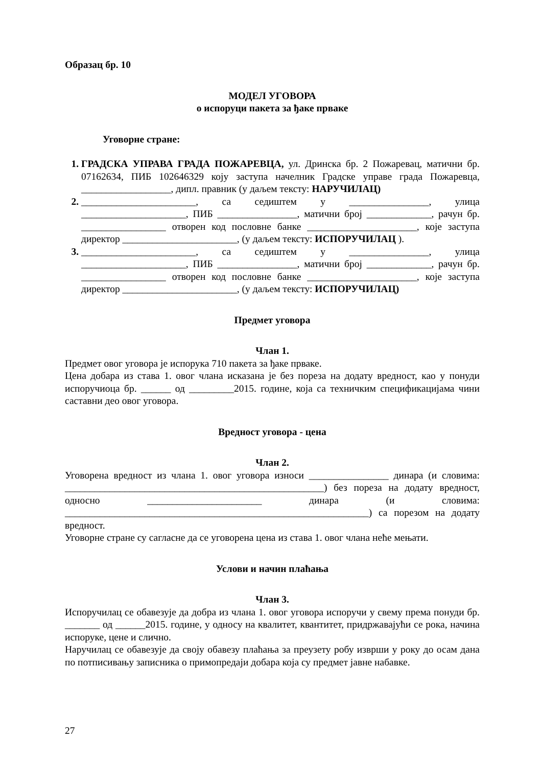Образац бр. 10
МОДЕЛ УГОВОРА
о испоруци пакета за ђаке прваке
Уговорне стране:
ГРАДСКА УПРАВА ГРАДА ПОЖАРЕВЦА, ул. Дринска бр. 2 Пожаревац, матични бр. 07162634, ПИБ 102646329 коју заступа начелник Градске управе града Пожаревца, __________________, дипл. правник (у даљем тексту: НАРУЧИЛАЦ)
_______________________, са седиштем у ________________, улица _____________________, ПИБ ________________, матични број _____________, рачун бр. _________________ отворен код пословне банке ______________________, које заступа директор _______________________, (у даљем тексту: ИСПОРУЧИЛАЦ ).
_______________________, са седиштем у ________________, улица _____________________, ПИБ ________________, матични број _____________, рачун бр. _________________ отворен код пословне банке ______________________, које заступа директор _______________________, (у даљем тексту: ИСПОРУЧИЛАЦ)
Предмет уговора
Члан 1.
Предмет овог уговора је испорука 710 пакета за ђаке прваке.
Цена добара из става 1. овог члана исказана је без пореза на додату вредност, као у понуди испоручиоца бр. ______ од _________2015. године, која са техничким спецификацијама чини саставни део овог уговора.
Вредност уговора - цена
Члан 2.
Уговорена вредност из члана 1. овог уговора износи ________________ динара (и словима: ____________________________________________________) без пореза на додату вредност, односно _______________________ динара (и словима: _____________________________________________________________) са порезом на додату вредност.
Уговорне стране су сагласне да се уговорена цена из става 1. овог члана неће мењати.
Услови и начин плаћања
Члан 3.
Испоручилац се обавезује да добра из члана 1. овог уговора испоручи у свему према понуди бр. _______ од ______2015. године, у односу на квалитет, квантитет, придржавајући се рока, начина испоруке, цене и слично.
Наручилац се обавезује да своју обавезу плаћања за преузету робу изврши у року до осам дана по потписивању записника о примопредаји добара која су предмет јавне набавке.
27